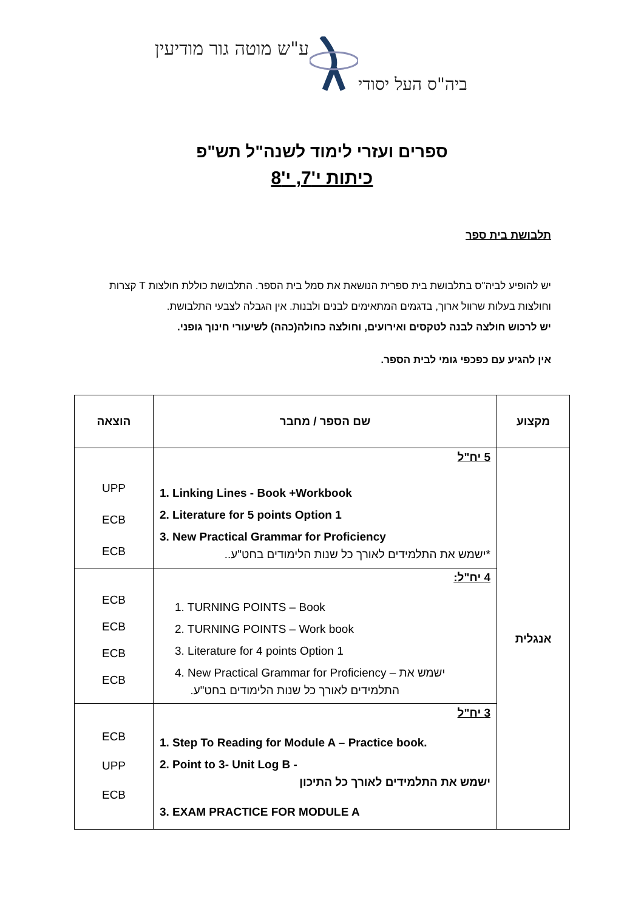ע"ש מוטה גור מודיעין
ביה"ס העל יסודי
ספרים ועזרי לימוד לשנה"ל תש"פ
כיתות י'7, י'8
תלבושת בית ספר
יש להופיע לביה"ס בתלבושת בית ספרית הנושאת את סמל בית הספר. התלבושת כוללת חולצות T קצרות וחולצות בעלות שרוול ארוך, בדגמים המתאימים לבנים ולבנות. אין הגבלה לצבעי התלבושת.
יש לרכוש חולצה לבנה לטקסים ואירועים, וחולצה כחולה(כהה) לשיעורי חינוך גופני.
אין להגיע עם כפכפי גומי לבית הספר.
| מקצוע | שם הספר / מחבר | הוצאה |
| --- | --- | --- |
| אנגלית | 5 יח"ל 1. Linking Lines - Book +Workbook 2. Literature for 5 points Option 1 3. New Practical Grammar for Proficiency *ישמש את התלמידים לאורך כל שנות הלימודים בחט"ע.. | UPP ECB ECB |
| | 4 יח"ל: 1. TURNING POINTS – Book 2. TURNING POINTS – Work book 3. Literature for 4 points Option 1 4. New Practical Grammar for Proficiency – ישמש את התלמידים לאורך כל שנות הלימודים בחט"ע. | ECB ECB ECB ECB |
| | 3 יח"ל 1. Step To Reading for Module A – Practice book. 2. Point to 3- Unit Log B - ישמש את התלמידים לאורך כל התיכון 3. EXAM PRACTICE FOR MODULE A | ECB UPP ECB |